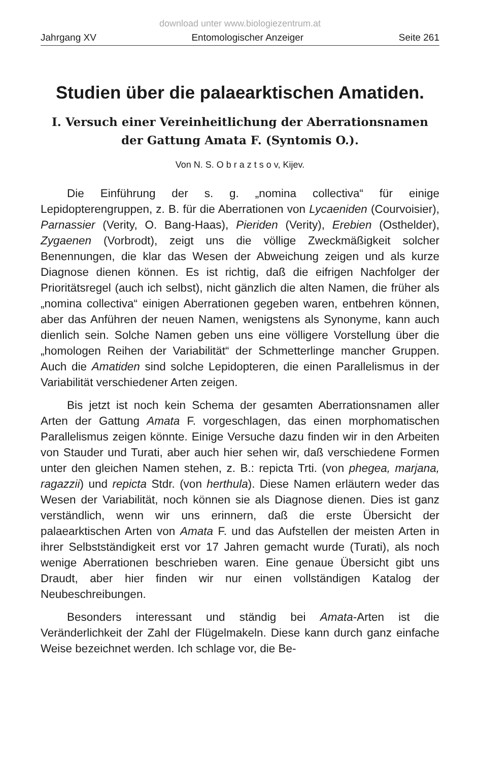download unter www.biologiezentrum.at
Jahrgang XV Entomologischer Anzeiger Seite 261
Studien über die palaearktischen Amatiden.
I. Versuch einer Vereinheitlichung der Aberrationsnamen
der Gattung Amata F. (Syntomis O.).
Von N. S. O b r a z t s o v, Kijev.
Die Einführung der s. g. „nomina collectiva“ für einige Lepidopterengruppen, z. B. für die Aberrationen von Lycaeniden (Courvoisier), Parnassier (Verity, O. Bang-Haas), Pieriden (Verity), Erebien (Osthelder), Zygaenen (Vorbrodt), zeigt uns die völlige Zweckmäßigkeit solcher Benennungen, die klar das Wesen der Abweichung zeigen und als kurze Diagnose dienen können. Es ist richtig, daß die eifrigen Nachfolger der Prioritätsregel (auch ich selbst), nicht gänzlich die alten Namen, die früher als „nomina collectiva“ einigen Aberrationen gegeben waren, entbehren können, aber das Anführen der neuen Namen, wenigstens als Synonyme, kann auch dienlich sein. Solche Namen geben uns eine völligere Vorstellung über die „homologen Reihen der Variabilität“ der Schmetterlinge mancher Gruppen. Auch die Amatiden sind solche Lepidopteren, die einen Parallelismus in der Variabilität verschiedener Arten zeigen.
Bis jetzt ist noch kein Schema der gesamten Aberrationsnamen aller Arten der Gattung Amata F. vorgeschlagen, das einen morphomatischen Parallelismus zeigen könnte. Einige Versuche dazu finden wir in den Arbeiten von Stauder und Turati, aber auch hier sehen wir, daß verschiedene Formen unter den gleichen Namen stehen, z. B.: repicta Trti. (von phegea, marjana, ragazzii) und repicta Stdr. (von herthula). Diese Namen erläutern weder das Wesen der Variabilität, noch können sie als Diagnose dienen. Dies ist ganz verständlich, wenn wir uns erinnern, daß die erste Übersicht der palaearktischen Arten von Amata F. und das Aufstellen der meisten Arten in ihrer Selbstständigkeit erst vor 17 Jahren gemacht wurde (Turati), als noch wenige Aberrationen beschrieben waren. Eine genaue Übersicht gibt uns Draudt, aber hier finden wir nur einen vollständigen Katalog der Neubeschreibungen.
Besonders interessant und ständig bei Amata-Arten ist die Veränderlichkeit der Zahl der Flügelmakeln. Diese kann durch ganz einfache Weise bezeichnet werden. Ich schlage vor, die Be-